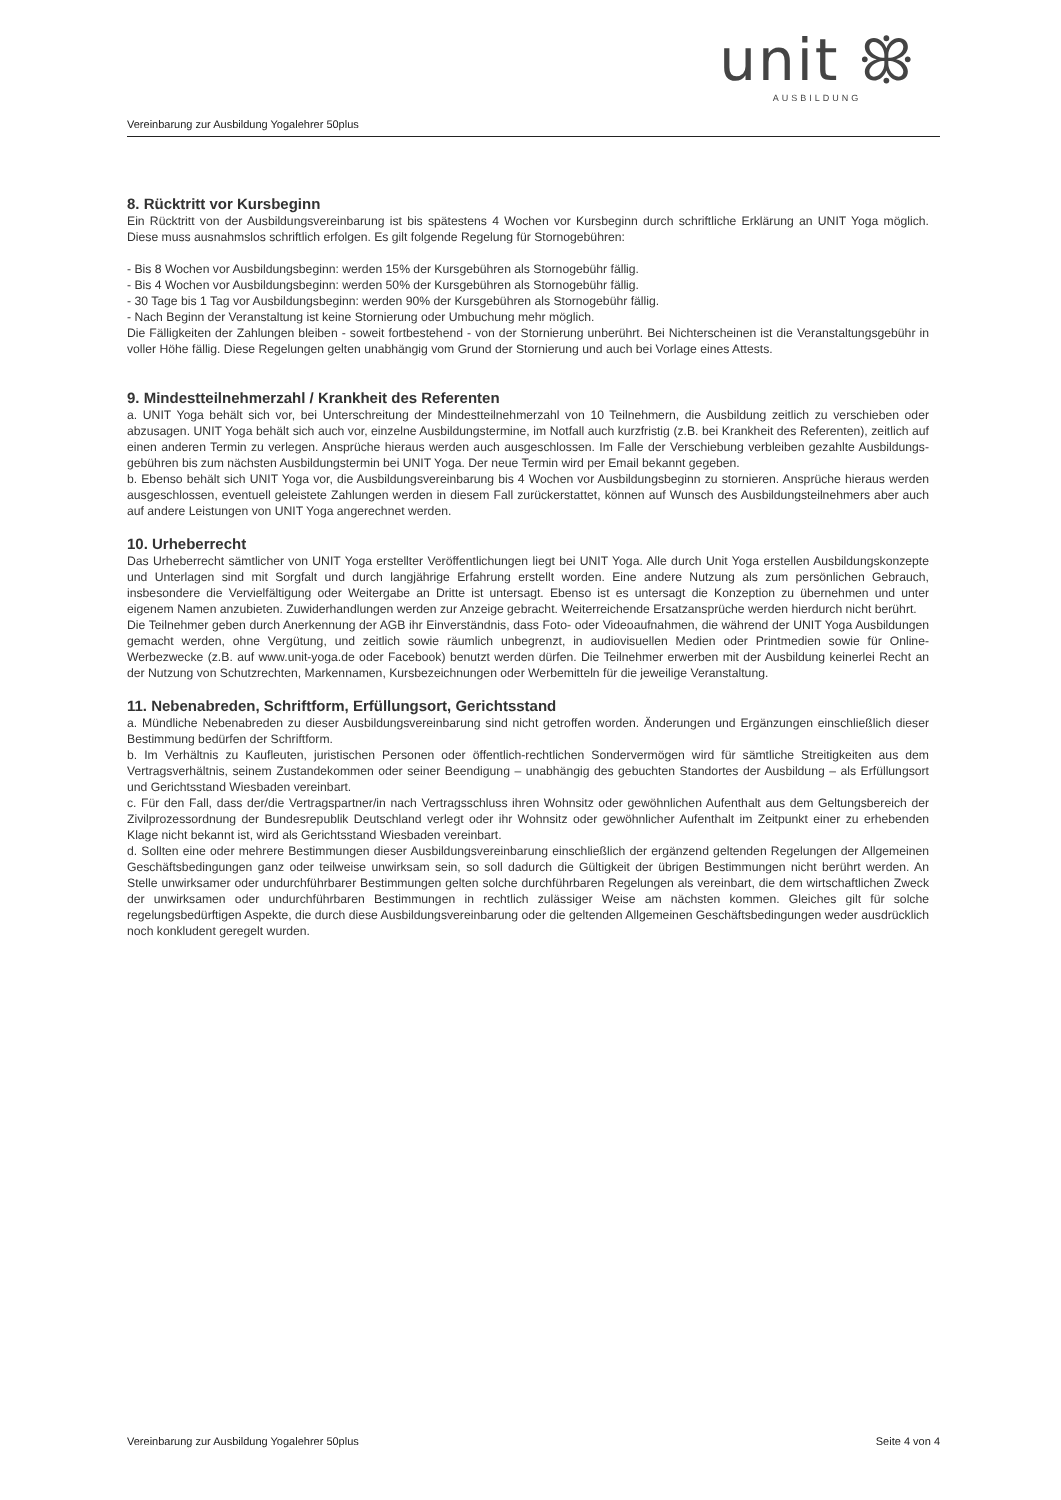unit ꕥ
AUSBILDUNG
Vereinbarung zur Ausbildung Yogalehrer 50plus
8. Rücktritt vor Kursbeginn
Ein Rücktritt von der Ausbildungsvereinbarung ist bis spätestens 4 Wochen vor Kursbeginn durch schriftliche Erklärung an UNIT Yoga möglich. Diese muss ausnahmslos schriftlich erfolgen. Es gilt folgende Regelung für Stornogebühren:
- Bis 8 Wochen vor Ausbildungsbeginn: werden 15% der Kursgebühren als Stornogebühr fällig.
- Bis 4 Wochen vor Ausbildungsbeginn: werden 50% der Kursgebühren als Stornogebühr fällig.
- 30 Tage bis 1 Tag vor Ausbildungsbeginn: werden 90% der Kursgebühren als Stornogebühr fällig.
- Nach Beginn der Veranstaltung ist keine Stornierung oder Umbuchung mehr möglich.
Die Fälligkeiten der Zahlungen bleiben - soweit fortbestehend - von der Stornierung unberührt. Bei Nichterscheinen ist die Veranstaltungsgebühr in voller Höhe fällig. Diese Regelungen gelten unabhängig vom Grund der Stornierung und auch bei Vorlage eines Attests.
9. Mindestteilnehmerzahl / Krankheit des Referenten
a. UNIT Yoga behält sich vor, bei Unterschreitung der Mindestteilnehmerzahl von 10 Teilnehmern, die Ausbildung zeitlich zu verschieben oder abzusagen. UNIT Yoga behält sich auch vor, einzelne Ausbildungstermine, im Notfall auch kurzfristig (z.B. bei Krankheit des Referenten), zeitlich auf einen anderen Termin zu verlegen. Ansprüche hieraus werden auch ausgeschlossen. Im Falle der Verschiebung verbleiben gezahlte Ausbildungs-gebühren bis zum nächsten Ausbildungstermin bei UNIT Yoga. Der neue Termin wird per Email bekannt gegeben.
b. Ebenso behält sich UNIT Yoga vor, die Ausbildungsvereinbarung bis 4 Wochen vor Ausbildungsbeginn zu stornieren. Ansprüche hieraus werden ausgeschlossen, eventuell geleistete Zahlungen werden in diesem Fall zurückerstattet, können auf Wunsch des Ausbildungsteilnehmers aber auch auf andere Leistungen von UNIT Yoga angerechnet werden.
10. Urheberrecht
Das Urheberrecht sämtlicher von UNIT Yoga erstellter Veröffentlichungen liegt bei UNIT Yoga. Alle durch Unit Yoga erstellen Ausbildungskonzepte und Unterlagen sind mit Sorgfalt und durch langjährige Erfahrung erstellt worden. Eine andere Nutzung als zum persönlichen Gebrauch, insbesondere die Vervielfältigung oder Weitergabe an Dritte ist untersagt. Ebenso ist es untersagt die Konzeption zu übernehmen und unter eigenem Namen anzubieten. Zuwiderhandlungen werden zur Anzeige gebracht. Weiterreichende Ersatzansprüche werden hierdurch nicht berührt.
Die Teilnehmer geben durch Anerkennung der AGB ihr Einverständnis, dass Foto- oder Videoaufnahmen, die während der UNIT Yoga Ausbildungen gemacht werden, ohne Vergütung, und zeitlich sowie räumlich unbegrenzt, in audiovisuellen Medien oder Printmedien sowie für Online-Werbezwecke (z.B. auf www.unit-yoga.de oder Facebook) benutzt werden dürfen. Die Teilnehmer erwerben mit der Ausbildung keinerlei Recht an der Nutzung von Schutzrechten, Markennamen, Kursbezeichnungen oder Werbemitteln für die jeweilige Veranstaltung.
11. Nebenabreden, Schriftform, Erfüllungsort, Gerichtsstand
a. Mündliche Nebenabreden zu dieser Ausbildungsvereinbarung sind nicht getroffen worden. Änderungen und Ergänzungen einschließlich dieser Bestimmung bedürfen der Schriftform.
b. Im Verhältnis zu Kaufleuten, juristischen Personen oder öffentlich-rechtlichen Sondervermögen wird für sämtliche Streitigkeiten aus dem Vertragsverhältnis, seinem Zustandekommen oder seiner Beendigung – unabhängig des gebuchten Standortes der Ausbildung – als Erfüllungsort und Gerichtsstand Wiesbaden vereinbart.
c. Für den Fall, dass der/die Vertragspartner/in nach Vertragsschluss ihren Wohnsitz oder gewöhnlichen Aufenthalt aus dem Geltungsbereich der Zivilprozessordnung der Bundesrepublik Deutschland verlegt oder ihr Wohnsitz oder gewöhnlicher Aufenthalt im Zeitpunkt einer zu erhebenden Klage nicht bekannt ist, wird als Gerichtsstand Wiesbaden vereinbart.
d. Sollten eine oder mehrere Bestimmungen dieser Ausbildungsvereinbarung einschließlich der ergänzend geltenden Regelungen der Allgemeinen Geschäftsbedingungen ganz oder teilweise unwirksam sein, so soll dadurch die Gültigkeit der übrigen Bestimmungen nicht berührt werden. An Stelle unwirksamer oder undurchführbarer Bestimmungen gelten solche durchführbaren Regelungen als vereinbart, die dem wirtschaftlichen Zweck der unwirksamen oder undurchführbaren Bestimmungen in rechtlich zulässiger Weise am nächsten kommen. Gleiches gilt für solche regelungsbedürftigen Aspekte, die durch diese Ausbildungsvereinbarung oder die geltenden Allgemeinen Geschäftsbedingungen weder ausdrücklich noch konkludent geregelt wurden.
Vereinbarung zur Ausbildung Yogalehrer 50plus Seite 4 von 4